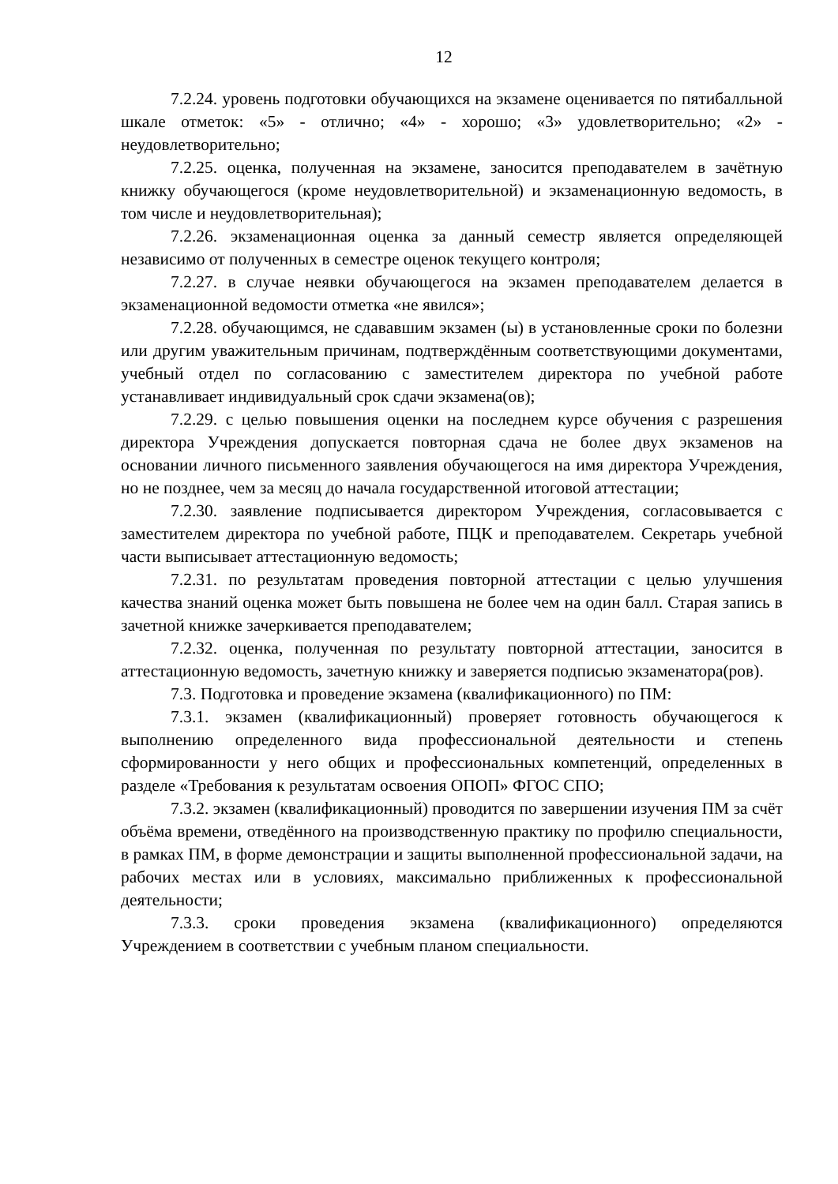12
7.2.24. уровень подготовки обучающихся на экзамене оценивается по пятибалльной шкале отметок: «5» - отлично; «4» - хорошо; «3» удовлетворительно; «2» - неудовлетворительно;
7.2.25. оценка, полученная на экзамене, заносится преподавателем в зачётную книжку обучающегося (кроме неудовлетворительной) и экзаменационную ведомость, в том числе и неудовлетворительная);
7.2.26. экзаменационная оценка за данный семестр является определяющей независимо от полученных в семестре оценок текущего контроля;
7.2.27. в случае неявки обучающегося на экзамен преподавателем делается в экзаменационной ведомости отметка «не явился»;
7.2.28. обучающимся, не сдававшим экзамен (ы) в установленные сроки по болезни или другим уважительным причинам, подтверждённым соответствующими документами, учебный отдел по согласованию с заместителем директора по учебной работе устанавливает индивидуальный срок сдачи экзамена(ов);
7.2.29. с целью повышения оценки на последнем курсе обучения с разрешения директора Учреждения допускается повторная сдача не более двух экзаменов на основании личного письменного заявления обучающегося на имя директора Учреждения, но не позднее, чем за месяц до начала государственной итоговой аттестации;
7.2.30. заявление подписывается директором Учреждения, согласовывается с заместителем директора по учебной работе, ПЦК и преподавателем. Секретарь учебной части выписывает аттестационную ведомость;
7.2.31. по результатам проведения повторной аттестации с целью улучшения качества знаний оценка может быть повышена не более чем на один балл. Старая запись в зачетной книжке зачеркивается преподавателем;
7.2.32. оценка, полученная по результату повторной аттестации, заносится в аттестационную ведомость, зачетную книжку и заверяется подписью экзаменатора(ров).
7.3. Подготовка и проведение экзамена (квалификационного) по ПМ:
7.3.1. экзамен (квалификационный) проверяет готовность обучающегося к выполнению определенного вида профессиональной деятельности и степень сформированности у него общих и профессиональных компетенций, определенных в разделе «Требования к результатам освоения ОПОП» ФГОС СПО;
7.3.2. экзамен (квалификационный) проводится по завершении изучения ПМ за счёт объёма времени, отведённого на производственную практику по профилю специальности, в рамках ПМ, в форме демонстрации и защиты выполненной профессиональной задачи, на рабочих местах или в условиях, максимально приближенных к профессиональной деятельности;
7.3.3. сроки проведения экзамена (квалификационного) определяются Учреждением в соответствии с учебным планом специальности.